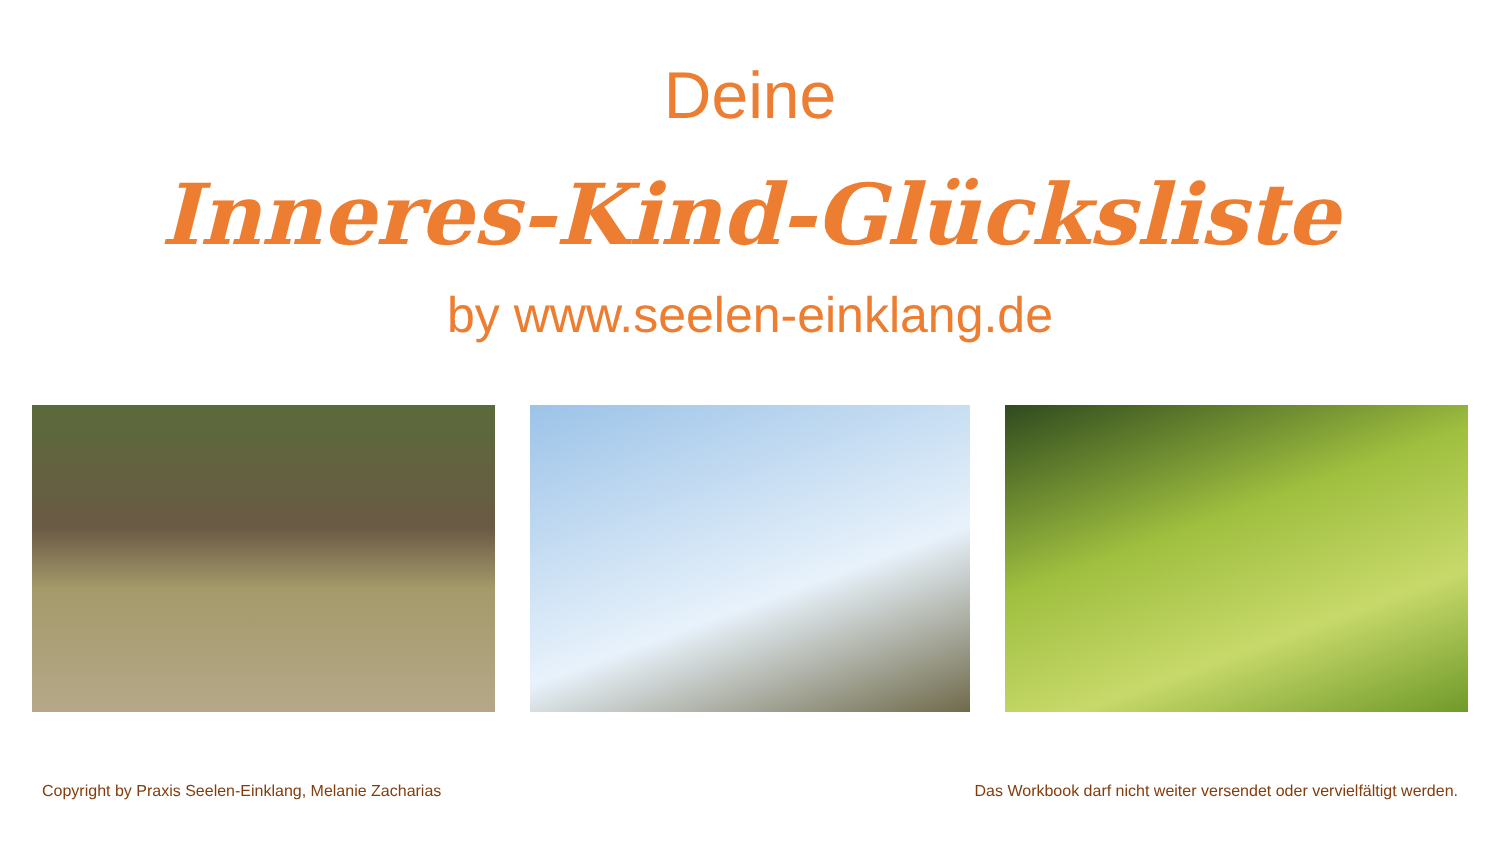Deine
Inneres-Kind-Glücksliste
by www.seelen-einklang.de
Copyright by Praxis Seelen-Einklang, Melanie Zacharias Das Workbook darf nicht weiter versendet oder vervielfältigt werden.